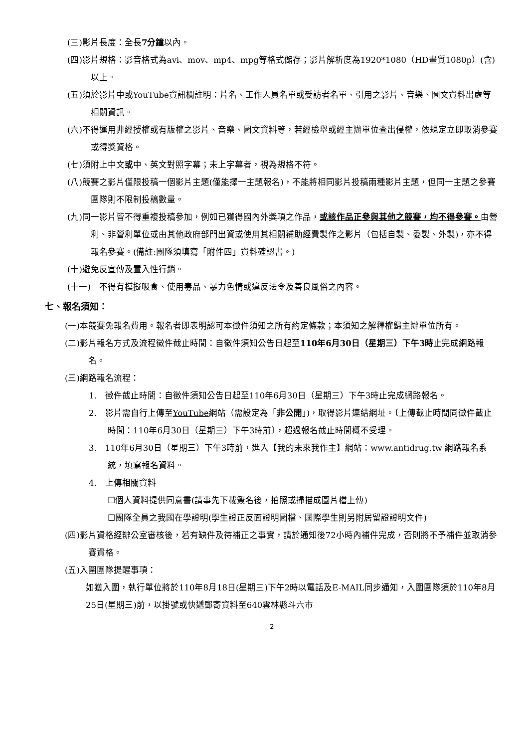(三)影片長度：全長7分鐘以內。
(四)影片規格：影音格式為avi、mov、mp4、mpg等格式儲存；影片解析度為1920*1080（HD畫質1080p）(含)以上。
(五)須於影片中或YouTube資訊欄註明：片名、工作人員名單或受訪者名單、引用之影片、音樂、圖文資料出處等相關資訊。
(六)不得運用非經授權或有版權之影片、音樂、圖文資料等，若經檢舉或經主辦單位查出侵權，依規定立即取消參賽或得獎資格。
(七)須附上中文或中、英文對照字幕；未上字幕者，視為規格不符。
(八)競賽之影片僅限投稿一個影片主題(僅能擇一主題報名)，不能將相同影片投稿兩種影片主題，但同一主題之參賽團隊則不限制投稿數量。
(九)同一影片皆不得重複投稿參加，例如已獲得國內外獎項之作品，或該作品正參與其他之競賽，均不得參賽。由營利、非營利單位或由其他政府部門出資或使用其相關補助經費製作之影片（包括自製、委製、外製)，亦不得報名參賽。(備註:團隊須填寫「附件四」資料確認書。)
(十)避免反宣傳及置入性行銷。
(十一)　不得有模擬吸食、使用毒品、暴力色情或違反法令及善良風俗之內容。
七、報名須知：
(一)本競賽免報名費用。報名者即表明認可本徵件須知之所有約定條款；本須知之解釋權歸主辦單位所有。
(二)影片報名方式及流程徵件截止時間：自徵件須知公告日起至110年6月30日（星期三）下午3時止完成網路報名。
(三)網路報名流程：
1.　徵件截止時間：自徵件須知公告日起至110年6月30日（星期三）下午3時止完成網路報名。
2.　影片需自行上傳至YouTube網站（需設定為「非公開」)，取得影片連結網址。〔上傳截止時間同徵件截止時間：110年6月30日（星期三）下午3時前〕，超過報名截止時間概不受理。
3.　110年6月30日（星期三）下午3時前，進入【我的未來我作主】網站：www.antidrug.tw 網路報名系統，填寫報名資料。
4.　上傳相關資料
☐個人資料提供同意書(請事先下載簽名後，拍照或掃描成圖片檔上傳)
☐團隊全員之我國在學證明(學生證正反面證明圖檔、國際學生則另附居留證證明文件)
(四)影片資格經辦公室審核後，若有缺件及待補正之事實，請於通知後72小時內補件完成，否則將不予補件並取消參賽資格。
(五)入圍團隊提醒事項：
如獲入圍，執行單位將於110年8月18日(星期三)下午2時以電話及E-MAIL同步通知，入圍團隊須於110年8月25日(星期三)前，以掛號或快遞郵寄資料至640雲林縣斗六市
2